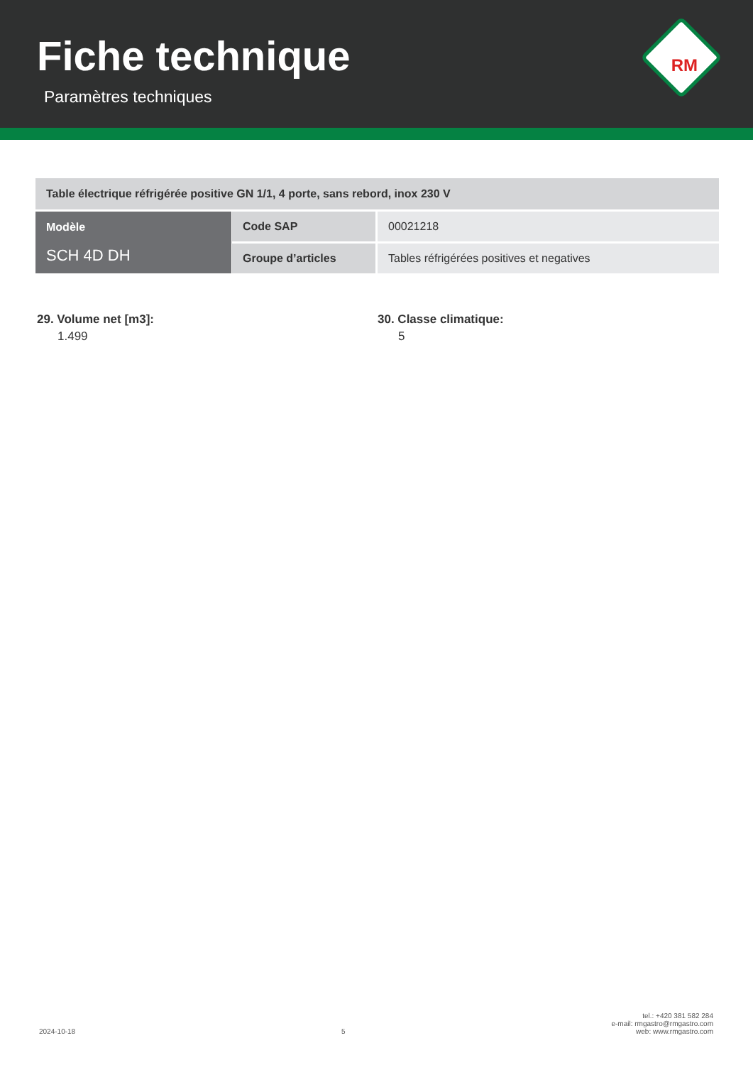Fiche technique
Paramètres techniques
RM
| Table électrique réfrigérée positive GN 1/1, 4 porte, sans rebord, inox 230 V | | |
| Modèle SCH 4D DH | Code SAP | 00021218 |
| | Groupe d’articles | Tables réfrigérées positives et negatives |
29. Volume net [m3]:
1.499
30. Classe climatique:
5
2024-10-18 5 tel.: +420 381 582 284
e-mail: rmgastro@rmgastro.com
web: www.rmgastro.com